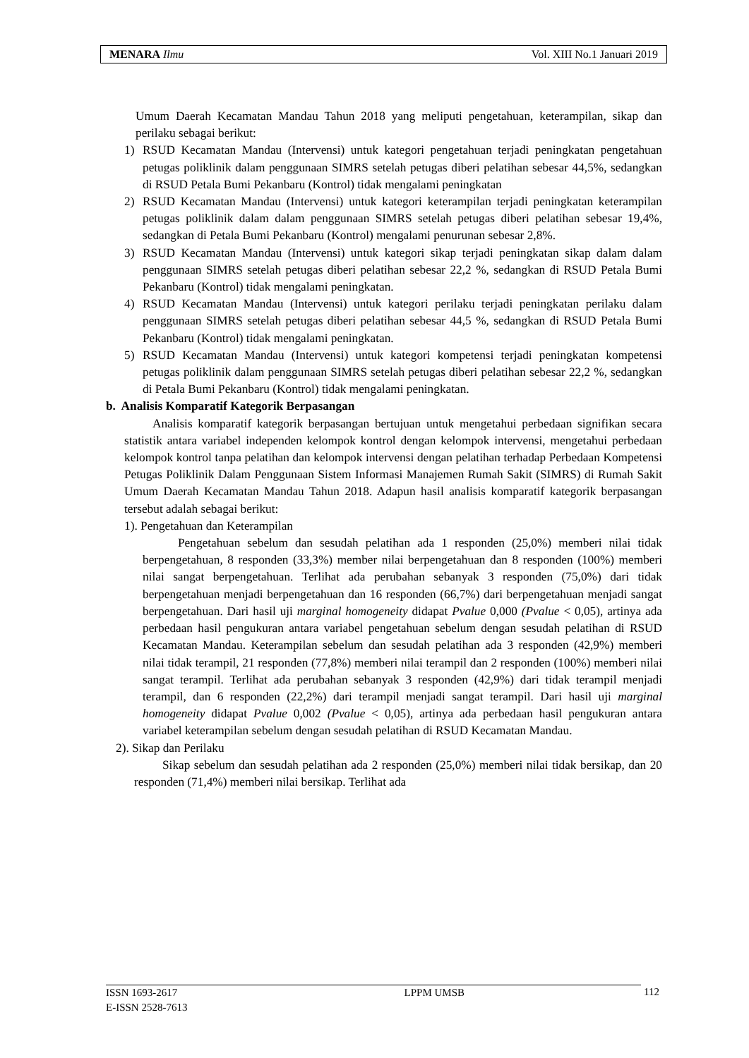MENARA Ilmu Vol. XIII No.1 Januari 2019
Umum Daerah Kecamatan Mandau Tahun 2018 yang meliputi pengetahuan, keterampilan, sikap dan perilaku sebagai berikut:
1) RSUD Kecamatan Mandau (Intervensi) untuk kategori pengetahuan terjadi peningkatan pengetahuan petugas poliklinik dalam penggunaan SIMRS setelah petugas diberi pelatihan sebesar 44,5%, sedangkan di RSUD Petala Bumi Pekanbaru (Kontrol) tidak mengalami peningkatan
2) RSUD Kecamatan Mandau (Intervensi) untuk kategori keterampilan terjadi peningkatan keterampilan petugas poliklinik dalam dalam penggunaan SIMRS setelah petugas diberi pelatihan sebesar 19,4%, sedangkan di Petala Bumi Pekanbaru (Kontrol) mengalami penurunan sebesar 2,8%.
3) RSUD Kecamatan Mandau (Intervensi) untuk kategori sikap terjadi peningkatan sikap dalam dalam penggunaan SIMRS setelah petugas diberi pelatihan sebesar 22,2 %, sedangkan di RSUD Petala Bumi Pekanbaru (Kontrol) tidak mengalami peningkatan.
4) RSUD Kecamatan Mandau (Intervensi) untuk kategori perilaku terjadi peningkatan perilaku dalam penggunaan SIMRS setelah petugas diberi pelatihan sebesar 44,5 %, sedangkan di RSUD Petala Bumi Pekanbaru (Kontrol) tidak mengalami peningkatan.
5) RSUD Kecamatan Mandau (Intervensi) untuk kategori kompetensi terjadi peningkatan kompetensi petugas poliklinik dalam penggunaan SIMRS setelah petugas diberi pelatihan sebesar 22,2 %, sedangkan di Petala Bumi Pekanbaru (Kontrol) tidak mengalami peningkatan.
b. Analisis Komparatif Kategorik Berpasangan
Analisis komparatif kategorik berpasangan bertujuan untuk mengetahui perbedaan signifikan secara statistik antara variabel independen kelompok kontrol dengan kelompok intervensi, mengetahui perbedaan kelompok kontrol tanpa pelatihan dan kelompok intervensi dengan pelatihan terhadap Perbedaan Kompetensi Petugas Poliklinik Dalam Penggunaan Sistem Informasi Manajemen Rumah Sakit (SIMRS) di Rumah Sakit Umum Daerah Kecamatan Mandau Tahun 2018. Adapun hasil analisis komparatif kategorik berpasangan tersebut adalah sebagai berikut:
1). Pengetahuan dan Keterampilan
Pengetahuan sebelum dan sesudah pelatihan ada 1 responden (25,0%) memberi nilai tidak berpengetahuan, 8 responden (33,3%) member nilai berpengetahuan dan 8 responden (100%) memberi nilai sangat berpengetahuan. Terlihat ada perubahan sebanyak 3 responden (75,0%) dari tidak berpengetahuan menjadi berpengetahuan dan 16 responden (66,7%) dari berpengetahuan menjadi sangat berpengetahuan. Dari hasil uji marginal homogeneity didapat Pvalue 0,000 (Pvalue < 0,05), artinya ada perbedaan hasil pengukuran antara variabel pengetahuan sebelum dengan sesudah pelatihan di RSUD Kecamatan Mandau. Keterampilan sebelum dan sesudah pelatihan ada 3 responden (42,9%) memberi nilai tidak terampil, 21 responden (77,8%) memberi nilai terampil dan 2 responden (100%) memberi nilai sangat terampil. Terlihat ada perubahan sebanyak 3 responden (42,9%) dari tidak terampil menjadi terampil, dan 6 responden (22,2%) dari terampil menjadi sangat terampil. Dari hasil uji marginal homogeneity didapat Pvalue 0,002 (Pvalue < 0,05), artinya ada perbedaan hasil pengukuran antara variabel keterampilan sebelum dengan sesudah pelatihan di RSUD Kecamatan Mandau.
2). Sikap dan Perilaku
Sikap sebelum dan sesudah pelatihan ada 2 responden (25,0%) memberi nilai tidak bersikap, dan 20 responden (71,4%) memberi nilai bersikap. Terlihat ada
ISSN 1693-2617
E-ISSN 2528-7613 LPPM UMSB
112